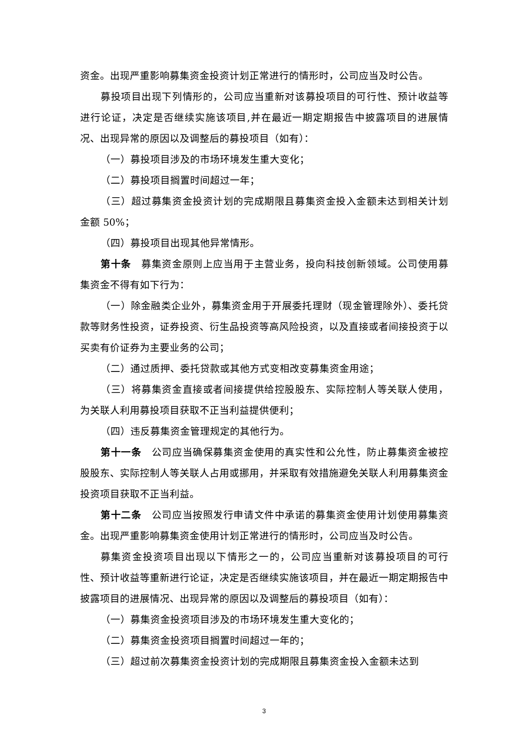资金。出现严重影响募集资金投资计划正常进行的情形时，公司应当及时公告。
募投项目出现下列情形的，公司应当重新对该募投项目的可行性、预计收益等进行论证，决定是否继续实施该项目,并在最近一期定期报告中披露项目的进展情况、出现异常的原因以及调整后的募投项目（如有）：
（一）募投项目涉及的市场环境发生重大变化；
（二）募投项目搁置时间超过一年；
（三）超过募集资金投资计划的完成期限且募集资金投入金额未达到相关计划金额 50%；
（四）募投项目出现其他异常情形。
第十条　募集资金原则上应当用于主营业务，投向科技创新领域。公司使用募集资金不得有如下行为：
（一）除金融类企业外，募集资金用于开展委托理财（现金管理除外）、委托贷款等财务性投资，证券投资、衍生品投资等高风险投资，以及直接或者间接投资于以买卖有价证券为主要业务的公司；
（二）通过质押、委托贷款或其他方式变相改变募集资金用途；
（三）将募集资金直接或者间接提供给控股股东、实际控制人等关联人使用，为关联人利用募投项目获取不正当利益提供便利；
（四）违反募集资金管理规定的其他行为。
第十一条　公司应当确保募集资金使用的真实性和公允性，防止募集资金被控股股东、实际控制人等关联人占用或挪用，并采取有效措施避免关联人利用募集资金投资项目获取不正当利益。
第十二条　公司应当按照发行申请文件中承诺的募集资金使用计划使用募集资金。出现严重影响募集资金使用计划正常进行的情形时，公司应当及时公告。
募集资金投资项目出现以下情形之一的，公司应当重新对该募投项目的可行性、预计收益等重新进行论证，决定是否继续实施该项目，并在最近一期定期报告中披露项目的进展情况、出现异常的原因以及调整后的募投项目（如有）：
（一）募集资金投资项目涉及的市场环境发生重大变化的；
（二）募集资金投资项目搁置时间超过一年的；
（三）超过前次募集资金投资计划的完成期限且募集资金投入金额未达到
3